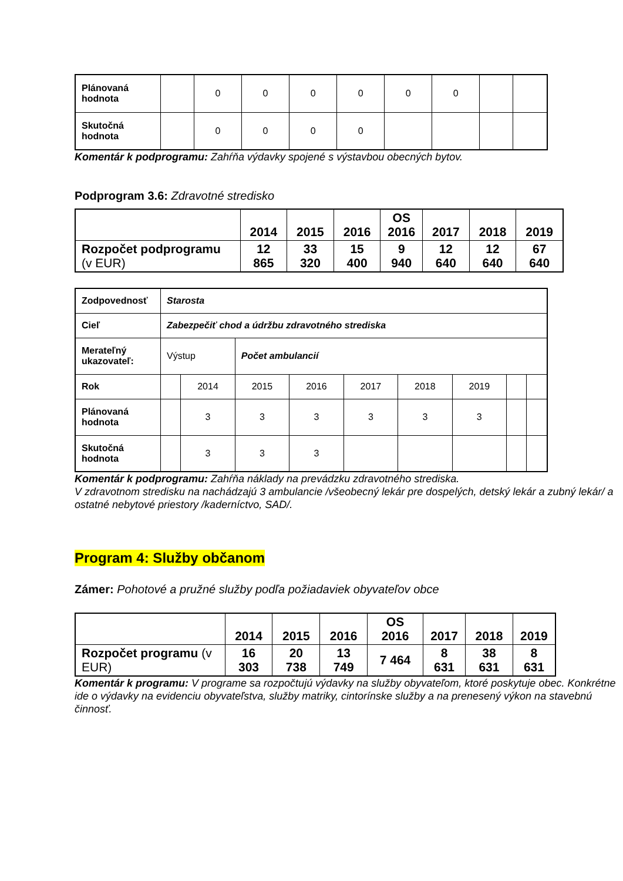| Plánovaná hodnota | | 0 | 0 | 0 | 0 | 0 | 0 | | |
| Skutočná hodnota | | 0 | 0 | 0 | 0 | | | | |
Komentár k podprogramu: Zahŕňa výdavky spojené s výstavbou obecných bytov.
Podprogram 3.6: Zdravotné stredisko
| | 2014 | 2015 | 2016 | OS 2016 | 2017 | 2018 | 2019 |
| --- | --- | --- | --- | --- | --- | --- | --- |
| Rozpočet podprogramu (v EUR) | 12 865 | 33 320 | 15 400 | 9 940 | 12 640 | 12 640 | 67 640 |
| Zodpovednosť | Starosta | | | | | | | | |
| Cieľ | Zabezpečiť chod a údržbu zdravotného strediska | | | | | | | | |
| Merateľný ukazovateľ: | Výstup | | Počet ambulancií | | | | | | |
| Rok | | 2014 | 2015 | 2016 | 2017 | 2018 | 2019 | | |
| Plánovaná hodnota | | 3 | 3 | 3 | 3 | 3 | 3 | | |
| Skutočná hodnota | | 3 | 3 | 3 | | | | | |
Komentár k podprogramu: Zahŕňa náklady na prevádzku zdravotného strediska.
V zdravotnom stredisku na nachádzajú 3 ambulancie /všeobecný lekár pre dospelých, detský lekár a zubný lekár/ a ostatné nebytové priestory /kaderníctvo, SAD/.
Program 4: Služby občanom
Zámer: Pohotové a pružné služby podľa požiadaviek obyvateľov obce
| | 2014 | 2015 | 2016 | OS 2016 | 2017 | 2018 | 2019 |
| --- | --- | --- | --- | --- | --- | --- | --- |
| Rozpočet programu (v EUR) | 16 303 | 20 738 | 13 749 | 7 464 | 8 631 | 38 631 | 8 631 |
Komentár k programu: V programe sa rozpočtujú výdavky na služby obyvateľom, ktoré poskytuje obec. Konkrétne ide o výdavky na evidenciu obyvateľstva, služby matriky, cintorínske služby a na prenesený výkon na stavebnú činnosť.